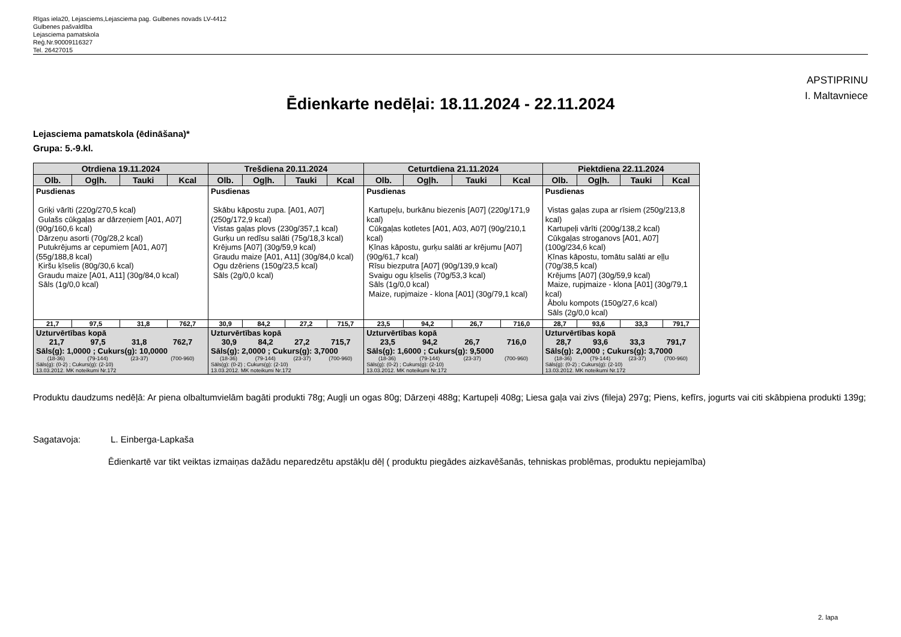Rīgas iela20, Lejasciems,Lejasciema pag. Gulbenes novads LV-4412
Gulbenes pašvaldība
Lejasciema pamatskola
Reģ.Nr.90009116327
Tel. 26427015
APSTIPRINU
I. Maltavniece
Ēdienkarte nedēļai: 18.11.2024 - 22.11.2024
Lejasciema pamatskola (ēdināšana)*
Grupa: 5.-9.kl.
| Otrdiena 19.11.2024 | | | | Trešdiena 20.11.2024 | | | | Ceturtdiena 21.11.2024 | | | | Piektdiena 22.11.2024 | | | |
| --- | --- | --- | --- | --- | --- | --- | --- | --- | --- | --- | --- | --- | --- | --- | --- |
| Olb. | Ogļh. | Tauki | Kcal | Olb. | Ogļh. | Tauki | Kcal | Olb. | Ogļh. | Tauki | Kcal | Olb. | Ogļh. | Tauki | Kcal |
| Pusdienas Griķi vārīti (220g/270,5 kcal) Gulašs cūkgaļas ar dārzeņiem [A01, A07] (90g/160,6 kcal) Dārzeņu asorti (70g/28,2 kcal) Putukrējums ar cepumiem [A01, A07] (55g/188,8 kcal) Ķiršu ķīselis (80g/30,6 kcal) Graudu maize [A01, A11] (30g/84,0 kcal) Sāls (1g/0,0 kcal) | | | | Pusdienas Skābu kāpostu zupa. [A01, A07] (250g/172,9 kcal) Vistas gaļas plovs (230g/357,1 kcal) Gurķu un redīsu salāti (75g/18,3 kcal) Krējums [A07] (30g/59,9 kcal) Graudu maize [A01, A11] (30g/84,0 kcal) Ogu dzēriens (150g/23,5 kcal) Sāls (2g/0,0 kcal) | | | | Pusdienas Kartupeļu, burkānu biezenis [A07] (220g/171,9 kcal) Cūkgaļas kotletes [A01, A03, A07] (90g/210,1 kcal) Ķīnas kāpostu, gurķu salāti ar krējumu [A07] (90g/61,7 kcal) Rīsu biezputra [A07] (90g/139,9 kcal) Svaigu ogu ķīselis (70g/53,3 kcal) Sāls (1g/0,0 kcal) Maize, rupjmaize - klona [A01] (30g/79,1 kcal) | | | | Pusdienas Vistas gaļas zupa ar rīsiem (250g/213,8 kcal) Kartupeļi vārīti (200g/138,2 kcal) Cūkgaļas stroganovs [A01, A07] (100g/234,6 kcal) Ķīnas kāpostu, tomātu salāti ar eļļu (70g/38,5 kcal) Krējums [A07] (30g/59,9 kcal) Maize, rupjmaize - klona [A01] (30g/79,1 kcal) Ābolu kompots (150g/27,6 kcal) Sāls (2g/0,0 kcal) | | | |
| 21,7 | 97,5 | 31,8 | 762,7 | 30,9 | 84,2 | 27,2 | 715,7 | 23,5 | 94,2 | 26,7 | 716,0 | 28,7 | 93,6 | 33,3 | 791,7 |
| Uzturvērtības kopā 21,7 97,5 31,8 762,7 Sāls(g): 1,0000 ; Cukurs(g): 10,0000 (18-36) (79-144) (23-37) (700-960) Sāls(g): (0-2) ; Cukurs(g): (2-10) 13.03.2012. MK noteikumi Nr.172 | | | | Uzturvērtības kopā 30,9 84,2 27,2 715,7 Sāls(g): 2,0000 ; Cukurs(g): 3,7000 (18-36) (79-144) (23-37) (700-960) Sāls(g): (0-2) ; Cukurs(g): (2-10) 13.03.2012. MK noteikumi Nr.172 | | | | Uzturvērtības kopā 23,5 94,2 26,7 716,0 Sāls(g): 1,6000 ; Cukurs(g): 9,5000 (18-36) (79-144) (23-37) (700-960) Sāls(g): (0-2) ; Cukurs(g): (2-10) 13.03.2012. MK noteikumi Nr.172 | | | | Uzturvērtības kopā 28,7 93,6 33,3 791,7 Sāls(g): 2,0000 ; Cukurs(g): 3,7000 (18-36) (79-144) (23-37) (700-960) Sāls(g): (0-2) ; Cukurs(g): (2-10) 13.03.2012. MK noteikumi Nr.172 | | | |
Produktu daudzums nedēļā: Ar piena olbaltumvielām bagāti produkti 78g; Augļi un ogas 80g; Dārzeņi 488g; Kartupeļi 408g; Liesa gaļa vai zivs (fileja) 297g; Piens, kefīrs, jogurts vai citi skābpiena produkti 139g;
Sagatavoja: L. Einberga-Lapkaša
Ēdienkartē var tikt veiktas izmaiņas dažādu neparedzētu apstākļu dēļ ( produktu piegādes aizkavēšanās, tehniskas problēmas, produktu nepiejamība)
2. lapa